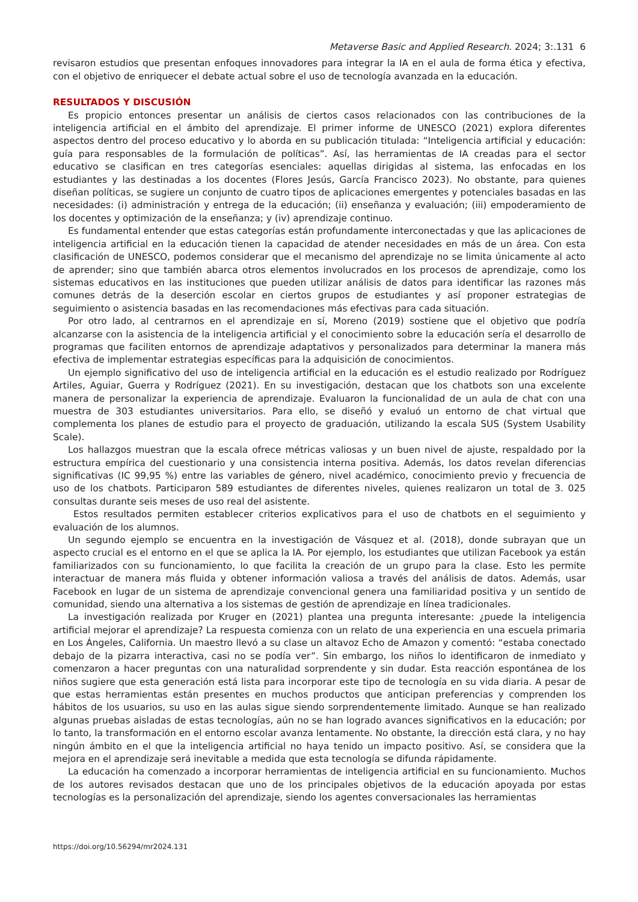Metaverse Basic and Applied Research. 2024; 3:.131 6
revisaron estudios que presentan enfoques innovadores para integrar la IA en el aula de forma ética y efectiva, con el objetivo de enriquecer el debate actual sobre el uso de tecnología avanzada en la educación.
RESULTADOS Y DISCUSIÓN
Es propicio entonces presentar un análisis de ciertos casos relacionados con las contribuciones de la inteligencia artificial en el ámbito del aprendizaje. El primer informe de UNESCO (2021) explora diferentes aspectos dentro del proceso educativo y lo aborda en su publicación titulada: “Inteligencia artificial y educación: guía para responsables de la formulación de políticas”. Así, las herramientas de IA creadas para el sector educativo se clasifican en tres categorías esenciales: aquellas dirigidas al sistema, las enfocadas en los estudiantes y las destinadas a los docentes (Flores Jesús, García Francisco 2023). No obstante, para quienes diseñan políticas, se sugiere un conjunto de cuatro tipos de aplicaciones emergentes y potenciales basadas en las necesidades: (i) administración y entrega de la educación; (ii) enseñanza y evaluación; (iii) empoderamiento de los docentes y optimización de la enseñanza; y (iv) aprendizaje continuo.
Es fundamental entender que estas categorías están profundamente interconectadas y que las aplicaciones de inteligencia artificial en la educación tienen la capacidad de atender necesidades en más de un área. Con esta clasificación de UNESCO, podemos considerar que el mecanismo del aprendizaje no se limita únicamente al acto de aprender; sino que también abarca otros elementos involucrados en los procesos de aprendizaje, como los sistemas educativos en las instituciones que pueden utilizar análisis de datos para identificar las razones más comunes detrás de la deserción escolar en ciertos grupos de estudiantes y así proponer estrategias de seguimiento o asistencia basadas en las recomendaciones más efectivas para cada situación.
Por otro lado, al centrarnos en el aprendizaje en sí, Moreno (2019) sostiene que el objetivo que podría alcanzarse con la asistencia de la inteligencia artificial y el conocimiento sobre la educación sería el desarrollo de programas que faciliten entornos de aprendizaje adaptativos y personalizados para determinar la manera más efectiva de implementar estrategias específicas para la adquisición de conocimientos.
Un ejemplo significativo del uso de inteligencia artificial en la educación es el estudio realizado por Rodríguez Artiles, Aguiar, Guerra y Rodríguez (2021). En su investigación, destacan que los chatbots son una excelente manera de personalizar la experiencia de aprendizaje. Evaluaron la funcionalidad de un aula de chat con una muestra de 303 estudiantes universitarios. Para ello, se diseñó y evaluó un entorno de chat virtual que complementa los planes de estudio para el proyecto de graduación, utilizando la escala SUS (System Usability Scale).
Los hallazgos muestran que la escala ofrece métricas valiosas y un buen nivel de ajuste, respaldado por la estructura empírica del cuestionario y una consistencia interna positiva. Además, los datos revelan diferencias significativas (IC 99,95 %) entre las variables de género, nivel académico, conocimiento previo y frecuencia de uso de los chatbots. Participaron 589 estudiantes de diferentes niveles, quienes realizaron un total de 3. 025 consultas durante seis meses de uso real del asistente.
Estos resultados permiten establecer criterios explicativos para el uso de chatbots en el seguimiento y evaluación de los alumnos.
Un segundo ejemplo se encuentra en la investigación de Vásquez et al. (2018), donde subrayan que un aspecto crucial es el entorno en el que se aplica la IA. Por ejemplo, los estudiantes que utilizan Facebook ya están familiarizados con su funcionamiento, lo que facilita la creación de un grupo para la clase. Esto les permite interactuar de manera más fluida y obtener información valiosa a través del análisis de datos. Además, usar Facebook en lugar de un sistema de aprendizaje convencional genera una familiaridad positiva y un sentido de comunidad, siendo una alternativa a los sistemas de gestión de aprendizaje en línea tradicionales.
La investigación realizada por Kruger en (2021) plantea una pregunta interesante: ¿puede la inteligencia artificial mejorar el aprendizaje? La respuesta comienza con un relato de una experiencia en una escuela primaria en Los Ángeles, California. Un maestro llevó a su clase un altavoz Echo de Amazon y comentó: “estaba conectado debajo de la pizarra interactiva, casi no se podía ver”. Sin embargo, los niños lo identificaron de inmediato y comenzaron a hacer preguntas con una naturalidad sorprendente y sin dudar. Esta reacción espontánea de los niños sugiere que esta generación está lista para incorporar este tipo de tecnología en su vida diaria. A pesar de que estas herramientas están presentes en muchos productos que anticipan preferencias y comprenden los hábitos de los usuarios, su uso en las aulas sigue siendo sorprendentemente limitado. Aunque se han realizado algunas pruebas aisladas de estas tecnologías, aún no se han logrado avances significativos en la educación; por lo tanto, la transformación en el entorno escolar avanza lentamente. No obstante, la dirección está clara, y no hay ningún ámbito en el que la inteligencia artificial no haya tenido un impacto positivo. Así, se considera que la mejora en el aprendizaje será inevitable a medida que esta tecnología se difunda rápidamente.
La educación ha comenzado a incorporar herramientas de inteligencia artificial en su funcionamiento. Muchos de los autores revisados destacan que uno de los principales objetivos de la educación apoyada por estas tecnologías es la personalización del aprendizaje, siendo los agentes conversacionales las herramientas
https://doi.org/10.56294/mr2024.131